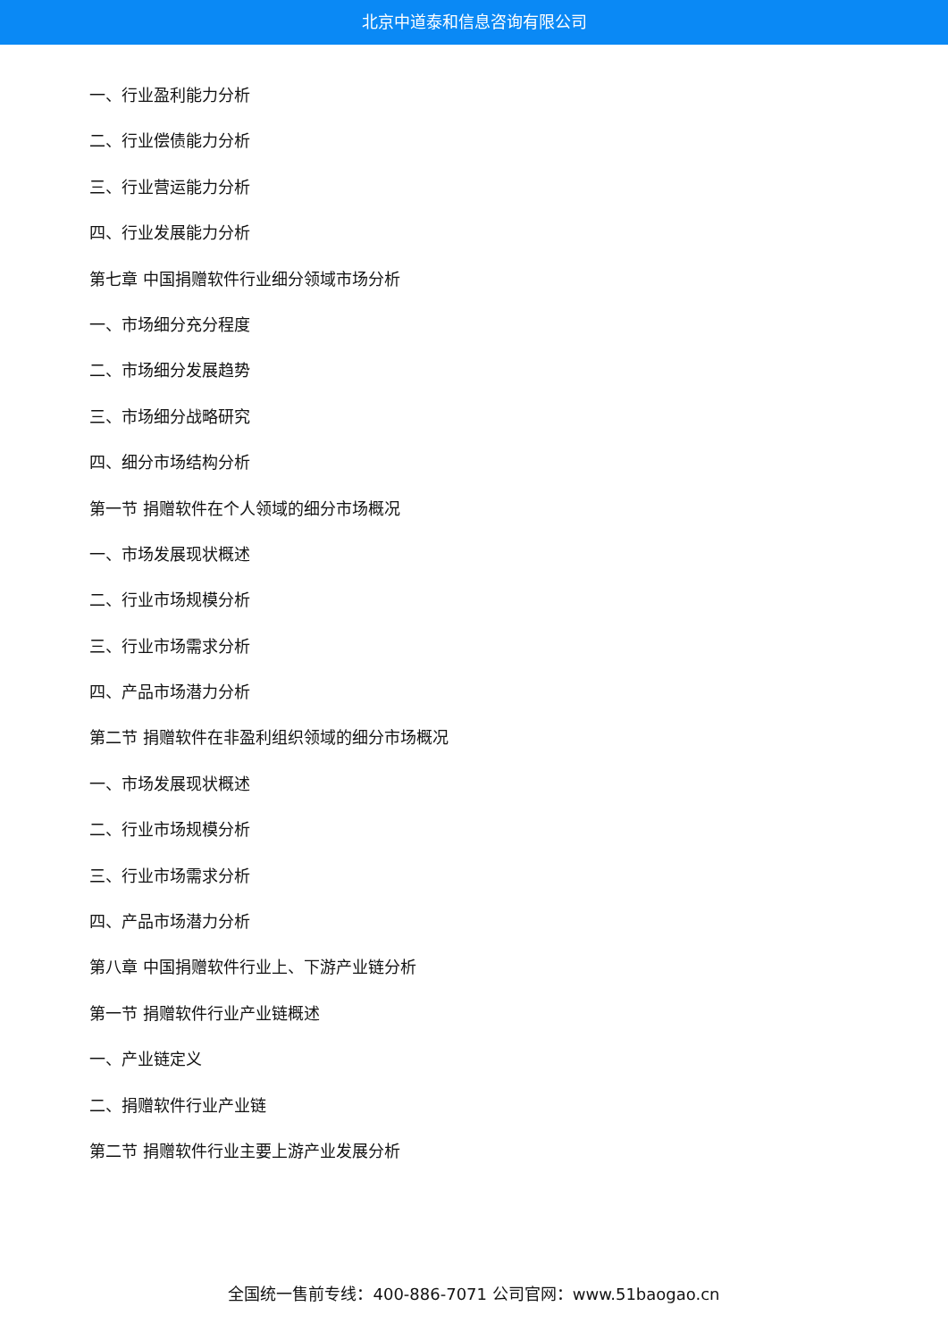北京中道泰和信息咨询有限公司
一、行业盈利能力分析
二、行业偿债能力分析
三、行业营运能力分析
四、行业发展能力分析
第七章 中国捐赠软件行业细分领域市场分析
一、市场细分充分程度
二、市场细分发展趋势
三、市场细分战略研究
四、细分市场结构分析
第一节 捐赠软件在个人领域的细分市场概况
一、市场发展现状概述
二、行业市场规模分析
三、行业市场需求分析
四、产品市场潜力分析
第二节 捐赠软件在非盈利组织领域的细分市场概况
一、市场发展现状概述
二、行业市场规模分析
三、行业市场需求分析
四、产品市场潜力分析
第八章 中国捐赠软件行业上、下游产业链分析
第一节 捐赠软件行业产业链概述
一、产业链定义
二、捐赠软件行业产业链
第二节 捐赠软件行业主要上游产业发展分析
全国统一售前专线：400-886-7071 公司官网：www.51baogao.cn